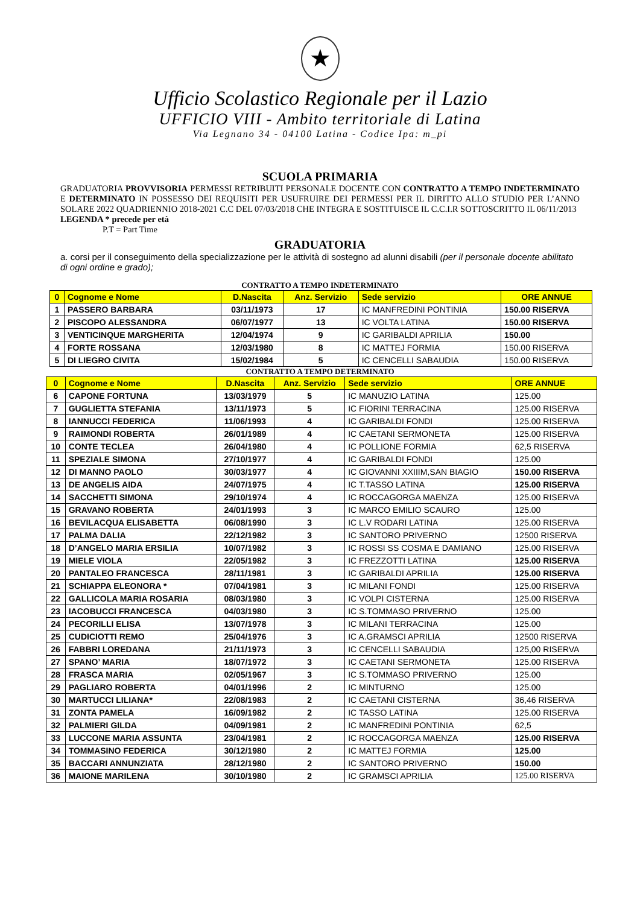★
Ufficio Scolastico Regionale per il Lazio
UFFICIO VIII - Ambito territoriale di Latina
Via Legnano 34 - 04100 Latina - Codice Ipa: m_pi
SCUOLA PRIMARIA
GRADUATORIA PROVVISORIA PERMESSI RETRIBUITI PERSONALE DOCENTE CON CONTRATTO A TEMPO INDETERMINATO E DETERMINATO IN POSSESSO DEI REQUISITI PER USUFRUIRE DEI PERMESSI PER IL DIRITTO ALLO STUDIO PER L’ANNO SOLARE 2022 QUADRIENNIO 2018-2021 C.C DEL 07/03/2018 CHE INTEGRA E SOSTITUISCE IL C.C.I.R SOTTOSCRITTO IL 06/11/2013
LEGENDA * precede per età
P.T = Part Time
GRADUATORIA
a. corsi per il conseguimento della specializzazione per le attività di sostegno ad alunni disabili (per il personale docente abilitato di ogni ordine e grado);
CONTRATTO A TEMPO INDETERMINATO
| 0 | Cognome e Nome | D.Nascita | Anz. Servizio | Sede servizio | ORE ANNUE |
| --- | --- | --- | --- | --- | --- |
| 1 | PASSERO BARBARA | 03/11/1973 | 17 | IC MANFREDINI PONTINIA | 150.00 RISERVA |
| 2 | PISCOPO ALESSANDRA | 06/07/1977 | 13 | IC VOLTA LATINA | 150.00 RISERVA |
| 3 | VENTICINQUE MARGHERITA | 12/04/1974 | 9 | IC GARIBALDI APRILIA | 150.00 |
| 4 | FORTE ROSSANA | 12/03/1980 | 8 | IC MATTEJ FORMIA | 150.00 RISERVA |
| 5 | DI LIEGRO CIVITA | 15/02/1984 | 5 | IC CENCELLI SABAUDIA | 150.00 RISERVA |
CONTRATTO A TEMPO DETERMINATO
| 0 | Cognome e Nome | D.Nascita | Anz. Servizio | Sede servizio | ORE ANNUE |
| --- | --- | --- | --- | --- | --- |
| 6 | CAPONE FORTUNA | 13/03/1979 | 5 | IC MANUZIO LATINA | 125.00 |
| 7 | GUGLIETTA STEFANIA | 13/11/1973 | 5 | IC FIORINI TERRACINA | 125.00 RISERVA |
| 8 | IANNUCCI FEDERICA | 11/06/1993 | 4 | IC GARIBALDI FONDI | 125.00 RISERVA |
| 9 | RAIMONDI ROBERTA | 26/01/1989 | 4 | IC CAETANI SERMONETA | 125.00 RISERVA |
| 10 | CONTE TECLEA | 26/04/1980 | 4 | IC POLLIONE FORMIA | 62,5 RISERVA |
| 11 | SPEZIALE SIMONA | 27/10/1977 | 4 | IC GARIBALDI FONDI | 125.00 |
| 12 | DI MANNO PAOLO | 30/03/1977 | 4 | IC GIOVANNI XXIIIM,SAN BIAGIO | 150.00 RISERVA |
| 13 | DE ANGELIS AIDA | 24/07/1975 | 4 | IC T.TASSO LATINA | 125.00 RISERVA |
| 14 | SACCHETTI SIMONA | 29/10/1974 | 4 | IC ROCCAGORGA MAENZA | 125.00 RISERVA |
| 15 | GRAVANO ROBERTA | 24/01/1993 | 3 | IC MARCO EMILIO SCAURO | 125.00 |
| 16 | BEVILACQUA ELISABETTA | 06/08/1990 | 3 | IC L.V RODARI LATINA | 125.00 RISERVA |
| 17 | PALMA DALIA | 22/12/1982 | 3 | IC SANTORO PRIVERNO | 12500 RISERVA |
| 18 | D’ANGELO MARIA ERSILIA | 10/07/1982 | 3 | IC ROSSI SS COSMA E DAMIANO | 125.00 RISERVA |
| 19 | MIELE VIOLA | 22/05/1982 | 3 | IC FREZZOTTI LATINA | 125.00 RISERVA |
| 20 | PANTALEO FRANCESCA | 28/11/1981 | 3 | IC GARIBALDI APRILIA | 125.00 RISERVA |
| 21 | SCHIAPPA ELEONORA * | 07/04/1981 | 3 | IC MILANI FONDI | 125.00 RISERVA |
| 22 | GALLICOLA MARIA ROSARIA | 08/03/1980 | 3 | IC VOLPI CISTERNA | 125.00 RISERVA |
| 23 | IACOBUCCI FRANCESCA | 04/03/1980 | 3 | IC S.TOMMASO PRIVERNO | 125.00 |
| 24 | PECORILLI ELISA | 13/07/1978 | 3 | IC MILANI TERRACINA | 125.00 |
| 25 | CUDICIOTTI REMO | 25/04/1976 | 3 | IC A.GRAMSCI APRILIA | 12500 RISERVA |
| 26 | FABBRI LOREDANA | 21/11/1973 | 3 | IC CENCELLI SABAUDIA | 125,00 RISERVA |
| 27 | SPANO’ MARIA | 18/07/1972 | 3 | IC CAETANI SERMONETA | 125.00 RISERVA |
| 28 | FRASCA MARIA | 02/05/1967 | 3 | IC S.TOMMASO PRIVERNO | 125.00 |
| 29 | PAGLIARO ROBERTA | 04/01/1996 | 2 | IC MINTURNO | 125.00 |
| 30 | MARTUCCI LILIANA* | 22/08/1983 | 2 | IC CAETANI CISTERNA | 36,46 RISERVA |
| 31 | ZONTA PAMELA | 16/09/1982 | 2 | IC TASSO LATINA | 125.00 RISERVA |
| 32 | PALMIERI GILDA | 04/09/1981 | 2 | IC MANFREDINI PONTINIA | 62,5 |
| 33 | LUCCONE MARIA ASSUNTA | 23/04/1981 | 2 | IC ROCCAGORGA MAENZA | 125.00 RISERVA |
| 34 | TOMMASINO FEDERICA | 30/12/1980 | 2 | IC MATTEJ FORMIA | 125.00 |
| 35 | BACCARI ANNUNZIATA | 28/12/1980 | 2 | IC SANTORO PRIVERNO | 150.00 |
| 36 | MAIONE MARILENA | 30/10/1980 | 2 | IC GRAMSCI APRILIA | 125.00 RISERVA |